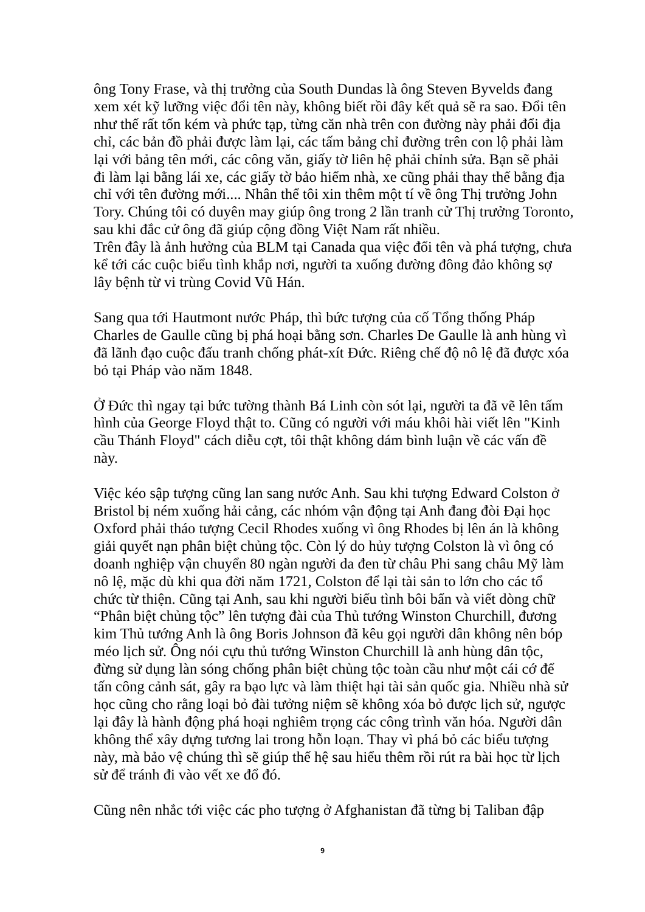ông Tony Frase, và thị trưởng của South Dundas là ông Steven Byvelds đang xem xét kỹ lưỡng việc đổi tên này, không biết rồi đây kết quả sẽ ra sao. Đổi tên như thế rất tốn kém và phức tạp, từng căn nhà trên con đường này phải đổi địa chỉ, các bản đồ phải được làm lại, các tấm bảng chỉ đường trên con lộ phải làm lại với bảng tên mới, các công văn, giấy tờ liên hệ phải chỉnh sửa. Bạn sẽ phải đi làm lại bằng lái xe, các giấy tờ bảo hiểm nhà, xe cũng phải thay thế bằng địa chỉ với tên đường mới.... Nhân thể tôi xin thêm một tí về ông Thị trưởng John Tory. Chúng tôi có duyên may giúp ông trong 2 lần tranh cử Thị trưởng Toronto, sau khi đắc cử ông đã giúp cộng đồng Việt Nam rất nhiều.
Trên đây là ảnh hưởng của BLM tại Canada qua việc đổi tên và phá tượng, chưa kể tới các cuộc biểu tình khắp nơi, người ta xuống đường đông đảo không sợ lây bệnh từ vi trùng Covid Vũ Hán.
Sang qua tới Hautmont nước Pháp, thì bức tượng của cố Tổng thống Pháp Charles de Gaulle cũng bị phá hoại bằng sơn. Charles De Gaulle là anh hùng vì đã lãnh đạo cuộc đấu tranh chống phát-xít Đức. Riêng chế độ nô lệ đã được xóa bỏ tại Pháp vào năm 1848.
Ở Đức thì ngay tại bức tường thành Bá Linh còn sót lại, người ta đã vẽ lên tấm hình của George Floyd thật to. Cũng có người với máu khôi hài viết lên "Kinh cầu Thánh Floyd" cách diễu cợt, tôi thật không dám bình luận về các vấn đề này.
Việc kéo sập tượng cũng lan sang nước Anh. Sau khi tượng Edward Colston ở Bristol bị ném xuống hải cảng, các nhóm vận động tại Anh đang đòi Đại học Oxford phải tháo tượng Cecil Rhodes xuống vì ông Rhodes bị lên án là không giải quyết nạn phân biệt chủng tộc. Còn lý do hủy tượng Colston là vì ông có doanh nghiệp vận chuyển 80 ngàn người da đen từ châu Phi sang châu Mỹ làm nô lệ, mặc dù khi qua đời năm 1721, Colston để lại tài sản to lớn cho các tổ chức từ thiện. Cũng tại Anh, sau khi người biểu tình bôi bẩn và viết dòng chữ “Phân biệt chủng tộc” lên tượng đài của Thủ tướng Winston Churchill, đương kim Thủ tướng Anh là ông Boris Johnson đã kêu gọi người dân không nên bóp méo lịch sử. Ông nói cựu thủ tướng Winston Churchill là anh hùng dân tộc, đừng sử dụng làn sóng chống phân biệt chủng tộc toàn cầu như một cái cớ để tấn công cảnh sát, gây ra bạo lực và làm thiệt hại tài sản quốc gia. Nhiều nhà sử học cũng cho rằng loại bỏ đài tưởng niệm sẽ không xóa bỏ được lịch sử, ngược lại đây là hành động phá hoại nghiêm trọng các công trình văn hóa. Người dân không thể xây dựng tương lai trong hỗn loạn. Thay vì phá bỏ các biểu tượng này, mà bảo vệ chúng thì sẽ giúp thế hệ sau hiểu thêm rồi rút ra bài học từ lịch sử để tránh đi vào vết xe đổ đó.
Cũng nên nhắc tới việc các pho tượng ở Afghanistan đã từng bị Taliban đập
9